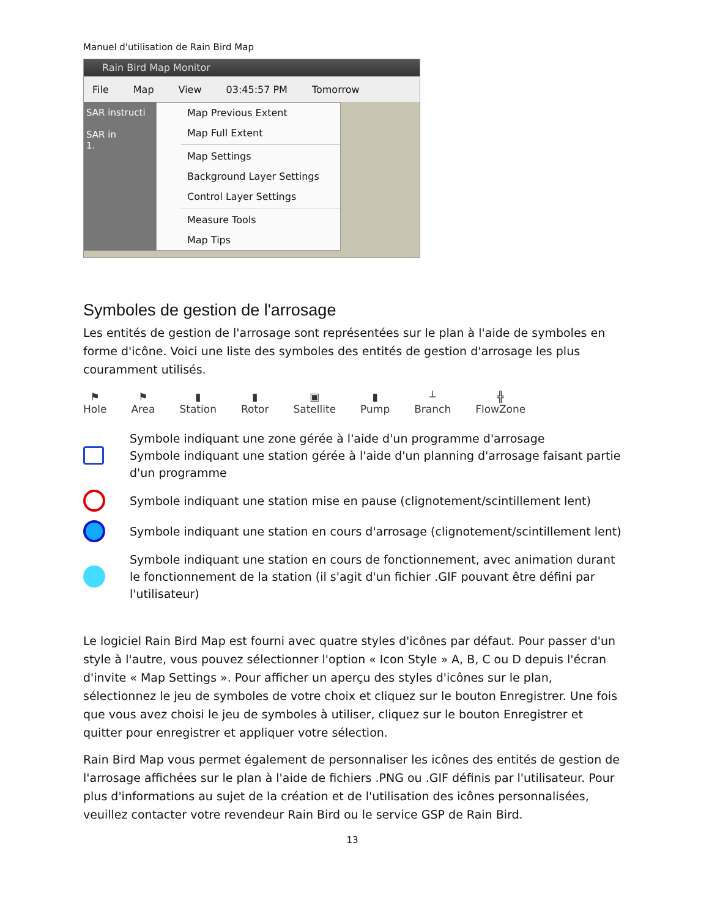Manuel d'utilisation de Rain Bird Map
Rain Bird Map Monitor
File Map View 03:45:57 PM Tomorrow
SAR instructi
SAR in
1.
Map Previous Extent
Map Full Extent
Map Settings
Background Layer Settings
Control Layer Settings
Measure Tools
Map Tips
Symboles de gestion de l'arrosage
Les entités de gestion de l'arrosage sont représentées sur le plan à l'aide de symboles en forme d'icône. Voici une liste des symboles des entités de gestion d'arrosage les plus couramment utilisés.
⚑
Hole
⚑
Area
▮
Station
▮
Rotor
▣
Satellite
▮
Pump
┴
Branch
╬
FlowZone
Symbole indiquant une zone gérée à l'aide d'un programme d'arrosage
Symbole indiquant une station gérée à l'aide d'un planning d'arrosage faisant partie d'un programme
Symbole indiquant une station mise en pause (clignotement/scintillement lent)
Symbole indiquant une station en cours d'arrosage (clignotement/scintillement lent)
Symbole indiquant une station en cours de fonctionnement, avec animation durant le fonctionnement de la station (il s'agit d'un fichier .GIF pouvant être défini par l'utilisateur)
Le logiciel Rain Bird Map est fourni avec quatre styles d'icônes par défaut. Pour passer d'un style à l'autre, vous pouvez sélectionner l'option « Icon Style » A, B, C ou D depuis l'écran d'invite « Map Settings ». Pour afficher un aperçu des styles d'icônes sur le plan, sélectionnez le jeu de symboles de votre choix et cliquez sur le bouton Enregistrer. Une fois que vous avez choisi le jeu de symboles à utiliser, cliquez sur le bouton Enregistrer et quitter pour enregistrer et appliquer votre sélection.
Rain Bird Map vous permet également de personnaliser les icônes des entités de gestion de l'arrosage affichées sur le plan à l'aide de fichiers .PNG ou .GIF définis par l'utilisateur. Pour plus d'informations au sujet de la création et de l'utilisation des icônes personnalisées, veuillez contacter votre revendeur Rain Bird ou le service GSP de Rain Bird.
13